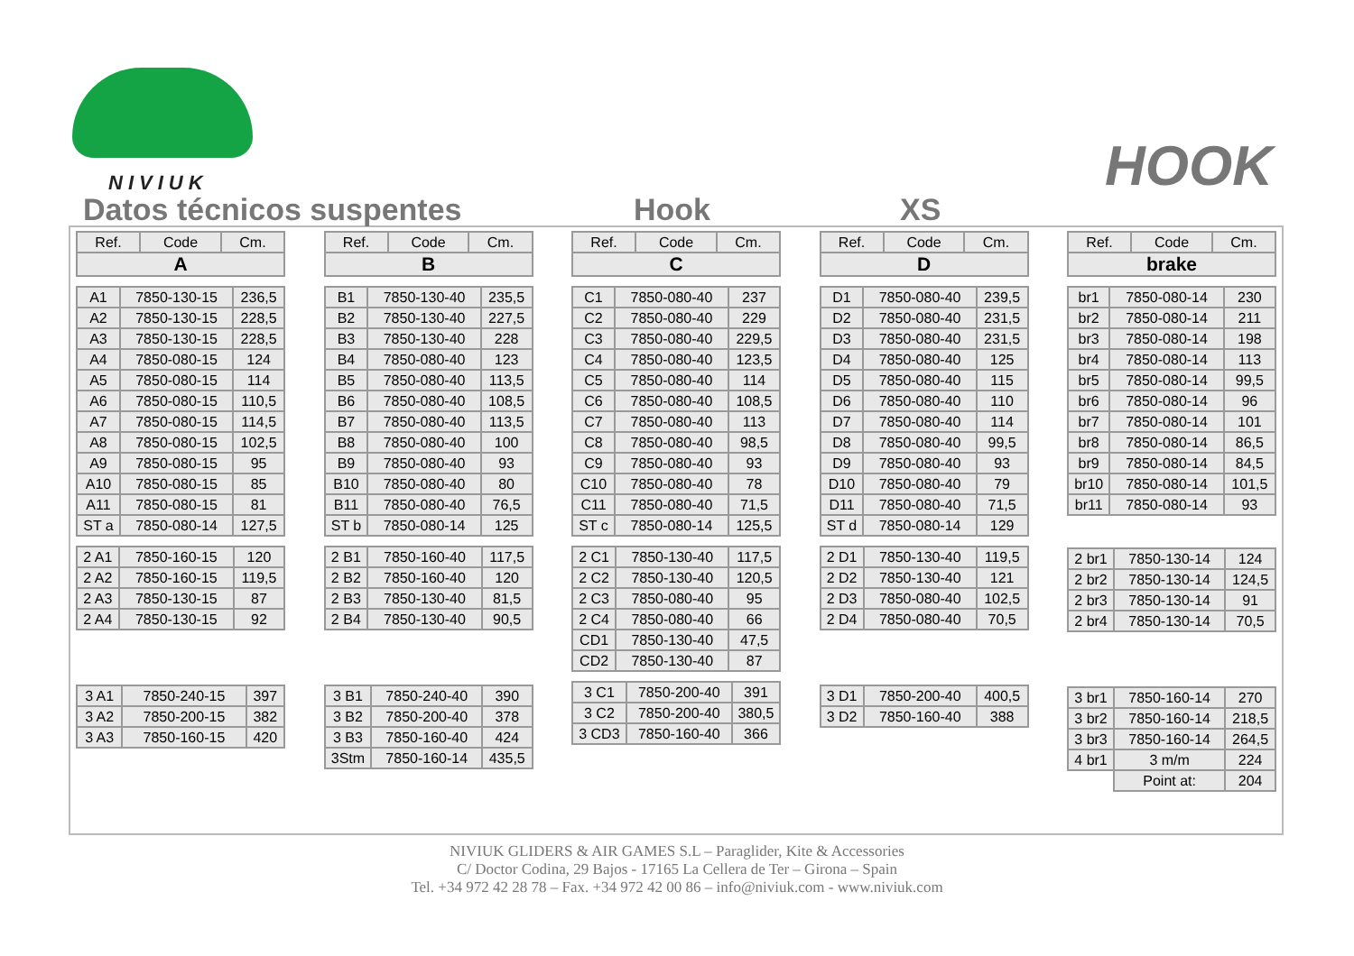NIVIUK
HOOK
Datos técnicos suspentes Hook XS
| Ref. | Code | Cm. |
| --- | --- | --- |
| A | | |
| A1 | 7850-130-15 | 236,5 |
| A2 | 7850-130-15 | 228,5 |
| A3 | 7850-130-15 | 228,5 |
| A4 | 7850-080-15 | 124 |
| A5 | 7850-080-15 | 114 |
| A6 | 7850-080-15 | 110,5 |
| A7 | 7850-080-15 | 114,5 |
| A8 | 7850-080-15 | 102,5 |
| A9 | 7850-080-15 | 95 |
| A10 | 7850-080-15 | 85 |
| A11 | 7850-080-15 | 81 |
| ST a | 7850-080-14 | 127,5 |
| 2 A1 | 7850-160-15 | 120 |
| 2 A2 | 7850-160-15 | 119,5 |
| 2 A3 | 7850-130-15 | 87 |
| 2 A4 | 7850-130-15 | 92 |
| 3 A1 | 7850-240-15 | 397 |
| 3 A2 | 7850-200-15 | 382 |
| 3 A3 | 7850-160-15 | 420 |
| Ref. | Code | Cm. |
| --- | --- | --- |
| B | | |
| B1 | 7850-130-40 | 235,5 |
| B2 | 7850-130-40 | 227,5 |
| B3 | 7850-130-40 | 228 |
| B4 | 7850-080-40 | 123 |
| B5 | 7850-080-40 | 113,5 |
| B6 | 7850-080-40 | 108,5 |
| B7 | 7850-080-40 | 113,5 |
| B8 | 7850-080-40 | 100 |
| B9 | 7850-080-40 | 93 |
| B10 | 7850-080-40 | 80 |
| B11 | 7850-080-40 | 76,5 |
| ST b | 7850-080-14 | 125 |
| 2 B1 | 7850-160-40 | 117,5 |
| 2 B2 | 7850-160-40 | 120 |
| 2 B3 | 7850-130-40 | 81,5 |
| 2 B4 | 7850-130-40 | 90,5 |
| 3 B1 | 7850-240-40 | 390 |
| 3 B2 | 7850-200-40 | 378 |
| 3 B3 | 7850-160-40 | 424 |
| 3Stm | 7850-160-14 | 435,5 |
| Ref. | Code | Cm. |
| --- | --- | --- |
| C | | |
| C1 | 7850-080-40 | 237 |
| C2 | 7850-080-40 | 229 |
| C3 | 7850-080-40 | 229,5 |
| C4 | 7850-080-40 | 123,5 |
| C5 | 7850-080-40 | 114 |
| C6 | 7850-080-40 | 108,5 |
| C7 | 7850-080-40 | 113 |
| C8 | 7850-080-40 | 98,5 |
| C9 | 7850-080-40 | 93 |
| C10 | 7850-080-40 | 78 |
| C11 | 7850-080-40 | 71,5 |
| ST c | 7850-080-14 | 125,5 |
| 2 C1 | 7850-130-40 | 117,5 |
| 2 C2 | 7850-130-40 | 120,5 |
| 2 C3 | 7850-080-40 | 95 |
| 2 C4 | 7850-080-40 | 66 |
| CD1 | 7850-130-40 | 47,5 |
| CD2 | 7850-130-40 | 87 |
| 3 C1 | 7850-200-40 | 391 |
| 3 C2 | 7850-200-40 | 380,5 |
| 3 CD3 | 7850-160-40 | 366 |
| Ref. | Code | Cm. |
| --- | --- | --- |
| D | | |
| D1 | 7850-080-40 | 239,5 |
| D2 | 7850-080-40 | 231,5 |
| D3 | 7850-080-40 | 231,5 |
| D4 | 7850-080-40 | 125 |
| D5 | 7850-080-40 | 115 |
| D6 | 7850-080-40 | 110 |
| D7 | 7850-080-40 | 114 |
| D8 | 7850-080-40 | 99,5 |
| D9 | 7850-080-40 | 93 |
| D10 | 7850-080-40 | 79 |
| D11 | 7850-080-40 | 71,5 |
| ST d | 7850-080-14 | 129 |
| 2 D1 | 7850-130-40 | 119,5 |
| 2 D2 | 7850-130-40 | 121 |
| 2 D3 | 7850-080-40 | 102,5 |
| 2 D4 | 7850-080-40 | 70,5 |
| 3 D1 | 7850-200-40 | 400,5 |
| 3 D2 | 7850-160-40 | 388 |
| Ref. | Code | Cm. |
| --- | --- | --- |
| brake | | |
| br1 | 7850-080-14 | 230 |
| br2 | 7850-080-14 | 211 |
| br3 | 7850-080-14 | 198 |
| br4 | 7850-080-14 | 113 |
| br5 | 7850-080-14 | 99,5 |
| br6 | 7850-080-14 | 96 |
| br7 | 7850-080-14 | 101 |
| br8 | 7850-080-14 | 86,5 |
| br9 | 7850-080-14 | 84,5 |
| br10 | 7850-080-14 | 101,5 |
| br11 | 7850-080-14 | 93 |
| 2 br1 | 7850-130-14 | 124 |
| 2 br2 | 7850-130-14 | 124,5 |
| 2 br3 | 7850-130-14 | 91 |
| 2 br4 | 7850-130-14 | 70,5 |
| 3 br1 | 7850-160-14 | 270 |
| 3 br2 | 7850-160-14 | 218,5 |
| 3 br3 | 7850-160-14 | 264,5 |
| 4 br1 | 3 m/m | 224 |
| | Point at: | 204 |
NIVIUK GLIDERS & AIR GAMES S.L – Paraglider, Kite & Accessories
C/ Doctor Codina, 29 Bajos - 17165 La Cellera de Ter – Girona – Spain
Tel. +34 972 42 28 78 – Fax. +34 972 42 00 86 – info@niviuk.com - www.niviuk.com